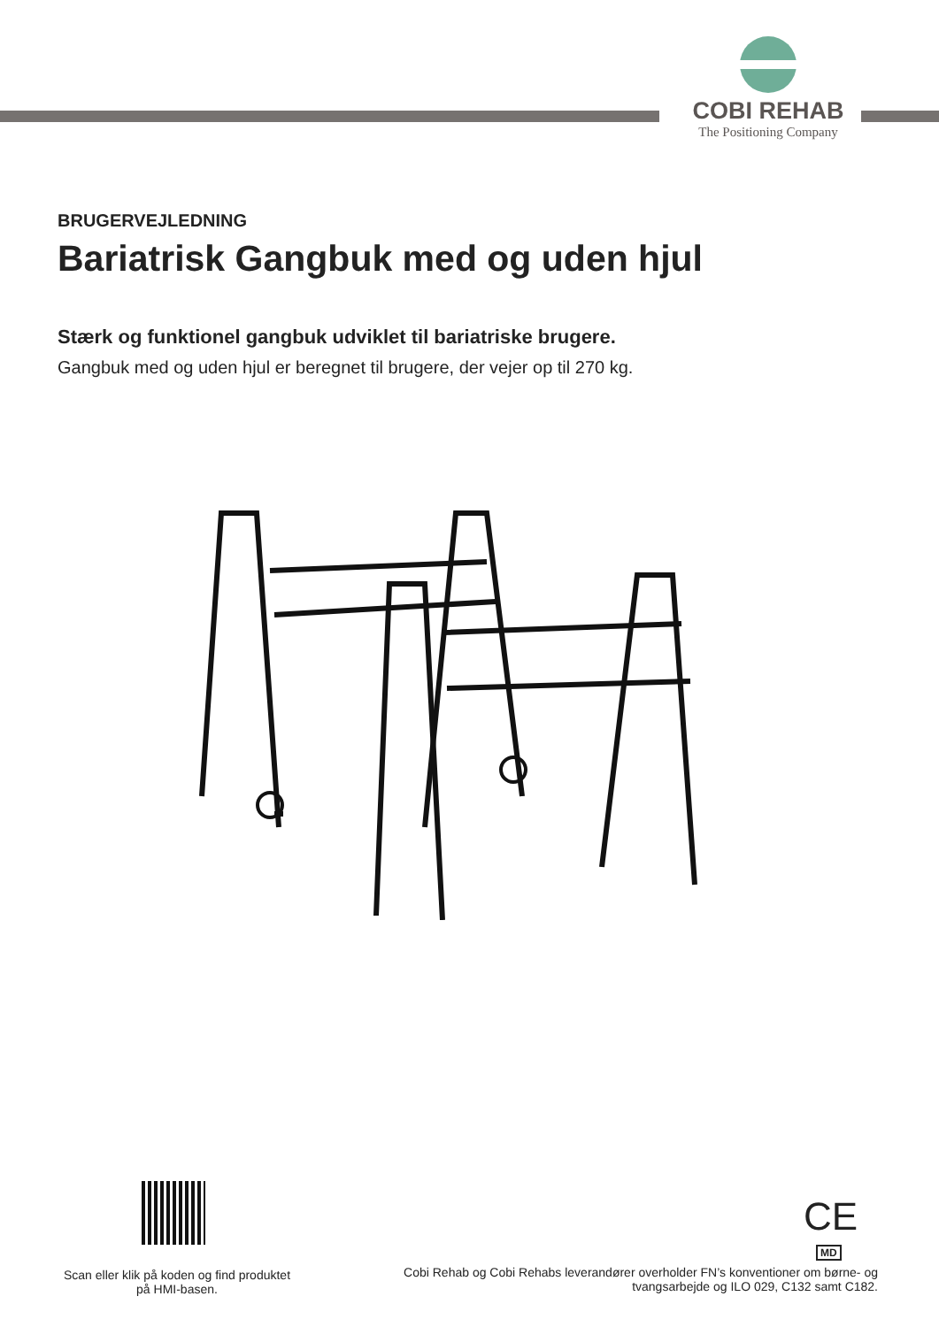COBI REHAB
The Positioning Company
BRUGERVEJLEDNING
Bariatrisk Gangbuk med og uden hjul
Stærk og funktionel gangbuk udviklet til bariatriske brugere.
Gangbuk med og uden hjul er beregnet til brugere, der vejer op til 270 kg.
Scan eller klik på koden og find produktet på HMI-basen.
CE
MD
Cobi Rehab og Cobi Rehabs leverandører overholder FN’s konventioner om børne- og tvangsarbejde og ILO 029, C132 samt C182.